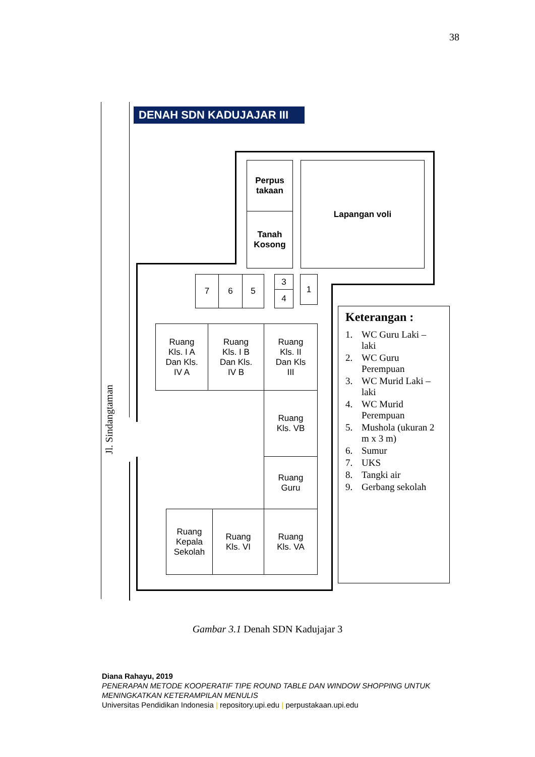38
DENAH SDN KADUJAJAR III
Perpus
takaan
Tanah
Kosong
Lapangan voli
7 6 5 3
4
1
Ruang
Kls. I A
Dan Kls.
IV A
Ruang
Kls. I B
Dan Kls.
IV B
Ruang
Kls. II
Dan Kls
III
Ruang
Kls. VB
Ruang
Guru
Ruang
Kepala
Sekolah
Ruang
Kls. VI
Ruang
Kls. VA
Jl. Sindangtaman
Keterangan :
1. WC Guru Laki – laki
2. WC Guru Perempuan
3. WC Murid Laki – laki
4. WC Murid Perempuan
5. Mushola (ukuran 2 m x 3 m)
6. Sumur
7. UKS
8. Tangki air
9. Gerbang sekolah
Gambar 3.1 Denah SDN Kadujajar 3
Diana Rahayu, 2019
PENERAPAN METODE KOOPERATIF TIPE ROUND TABLE DAN WINDOW SHOPPING UNTUK MENINGKATKAN KETERAMPILAN MENULIS
Universitas Pendidikan Indonesia | repository.upi.edu | perpustakaan.upi.edu